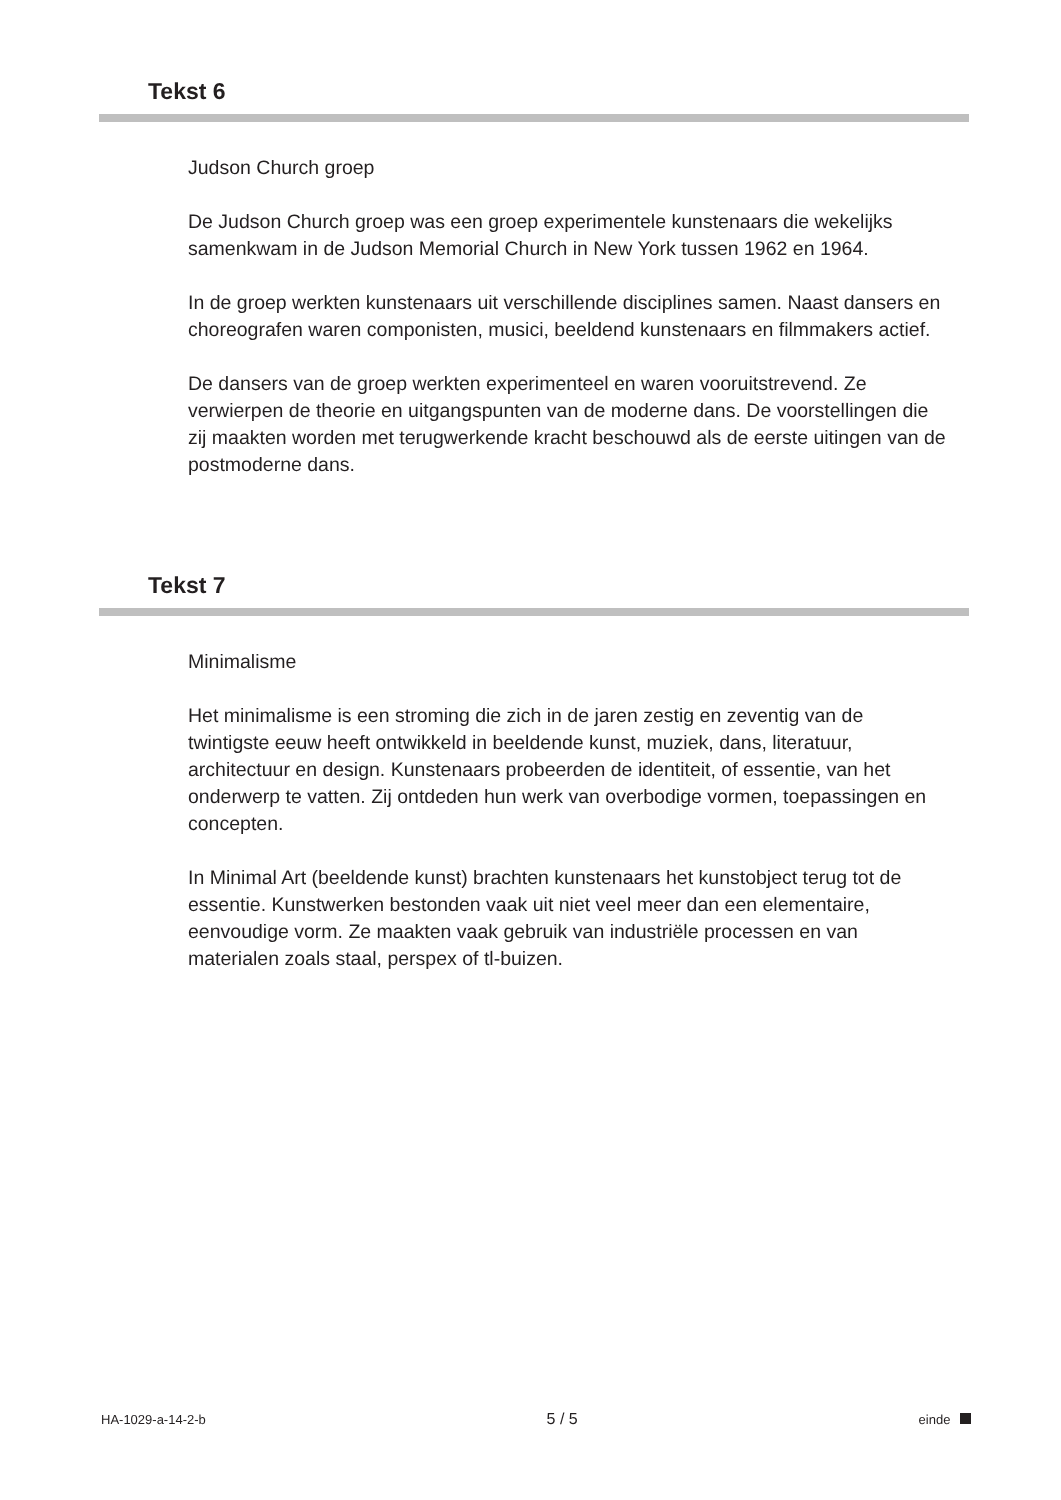Tekst 6
Judson Church groep
De Judson Church groep was een groep experimentele kunstenaars die wekelijks samenkwam in de Judson Memorial Church in New York tussen 1962 en 1964.
In de groep werkten kunstenaars uit verschillende disciplines samen. Naast dansers en choreografen waren componisten, musici, beeldend kunstenaars en filmmakers actief.
De dansers van de groep werkten experimenteel en waren vooruitstrevend. Ze verwierpen de theorie en uitgangspunten van de moderne dans. De voorstellingen die zij maakten worden met terugwerkende kracht beschouwd als de eerste uitingen van de postmoderne dans.
Tekst 7
Minimalisme
Het minimalisme is een stroming die zich in de jaren zestig en zeventig van de twintigste eeuw heeft ontwikkeld in beeldende kunst, muziek, dans, literatuur, architectuur en design. Kunstenaars probeerden de identiteit, of essentie, van het onderwerp te vatten. Zij ontdeden hun werk van overbodige vormen, toepassingen en concepten.
In Minimal Art (beeldende kunst) brachten kunstenaars het kunstobject terug tot de essentie. Kunstwerken bestonden vaak uit niet veel meer dan een elementaire, eenvoudige vorm. Ze maakten vaak gebruik van industriële processen en van materialen zoals staal, perspex of tl-buizen.
HA-1029-a-14-2-b 5 / 5 einde